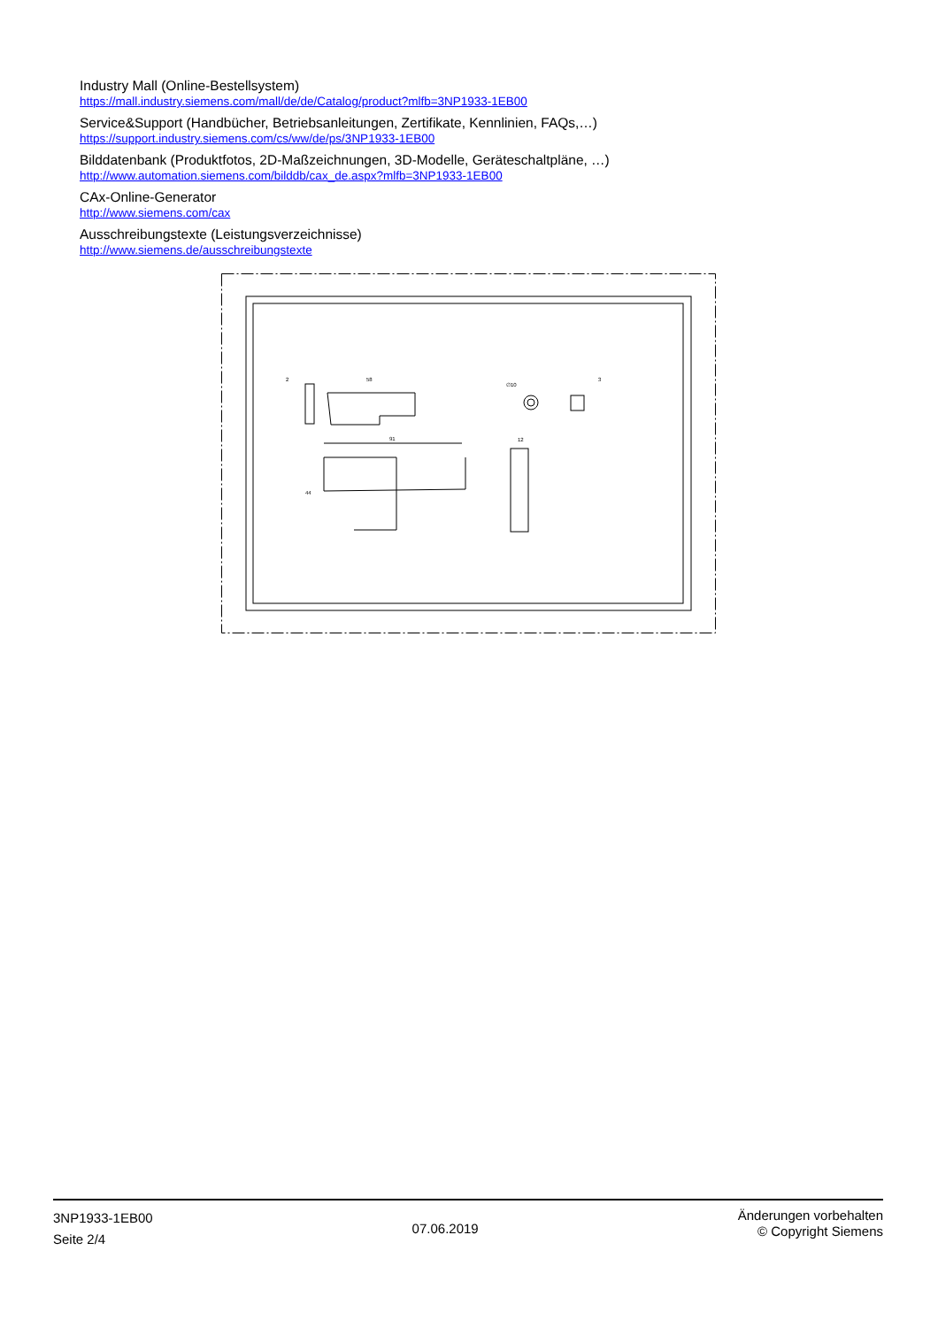Industry Mall (Online-Bestellsystem)
https://mall.industry.siemens.com/mall/de/de/Catalog/product?mlfb=3NP1933-1EB00
Service&Support (Handbücher, Betriebsanleitungen, Zertifikate, Kennlinien, FAQs,…)
https://support.industry.siemens.com/cs/ww/de/ps/3NP1933-1EB00
Bilddatenbank (Produktfotos, 2D-Maßzeichnungen, 3D-Modelle, Geräteschaltpläne, …)
http://www.automation.siemens.com/bilddb/cax_de.aspx?mlfb=3NP1933-1EB00
CAx-Online-Generator
http://www.siemens.com/cax
Ausschreibungstexte (Leistungsverzeichnisse)
http://www.siemens.de/ausschreibungstexte
2
58
∅10
3
91
44
12
3NP1933-1EB00
Seite 2/4
07.06.2019
Änderungen vorbehalten
© Copyright Siemens